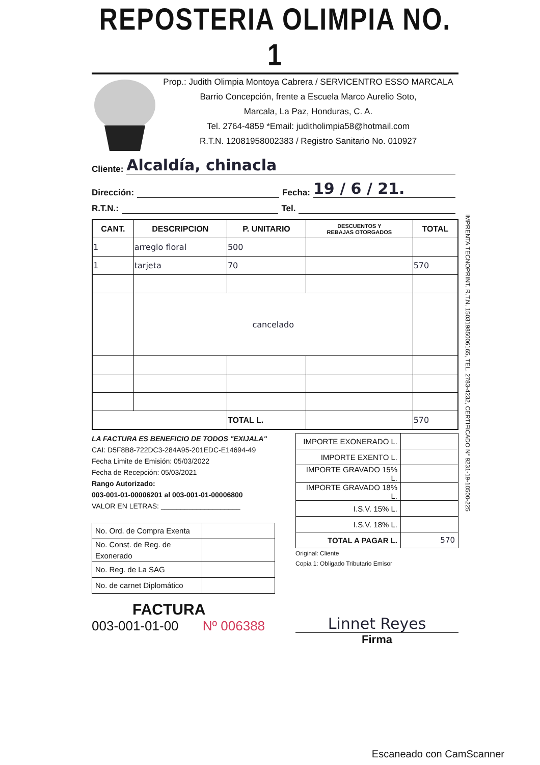REPOSTERIA OLIMPIA NO. 1
Prop.: Judith Olimpia Montoya Cabrera / SERVICENTRO ESSO MARCALA
Barrio Concepción, frente a Escuela Marco Aurelio Soto,
Marcala, La Paz, Honduras, C. A.
Tel. 2764-4859 *Email: juditholimpia58@hotmail.com
R.T.N. 12081958002383 / Registro Sanitario No. 010927
Cliente: Alcaldía, chinacla
Dirección: Fecha: 19 / 6 / 21.
R.T.N.: Tel.
| CANT. | DESCRIPCION | P. UNITARIO | DESCUENTOS Y REBAJAS OTORGADOS | TOTAL |
| --- | --- | --- | --- | --- |
| 1 | arreglo floral | 500 | | |
| 1 | tarjeta | 70 | | 570 |
| | cancelado | | | |
| | | TOTAL L. | | 570 |
LA FACTURA ES BENEFICIO DE TODOS "EXIJALA"
CAI: D5F8B8-722DC3-284A95-201EDC-E14694-49
Fecha Limite de Emisión: 05/03/2022
Fecha de Recepción: 05/03/2021
Rango Autorizado:
003-001-01-00006201 al 003-001-01-00006800
VALOR EN LETRAS: ____________________
| No. Ord. de Compra Exenta | |
| No. Const. de Reg. de Exonerado | |
| No. Reg. de La SAG | |
| No. de carnet Diplomático | |
FACTURA
003-001-01-00 Nº 006388
| IMPORTE EXONERADO L. | |
| IMPORTE EXENTO L. | |
| IMPORTE GRAVADO 15% L. | |
| IMPORTE GRAVADO 18% L. | |
| I.S.V. 15% L. | |
| I.S.V. 18% L. | |
| TOTAL A PAGAR L. | 570 |
Original: Cliente
Copia 1: Obligado Tributario Emisor
Linnet Reyes
Firma
IMPRENTA TECNOPRINT. R.T.N. 15031985006165, TEL. 2783-4232, CERTIFICADO N° 9231-19-10500-225
Escaneado con CamScanner